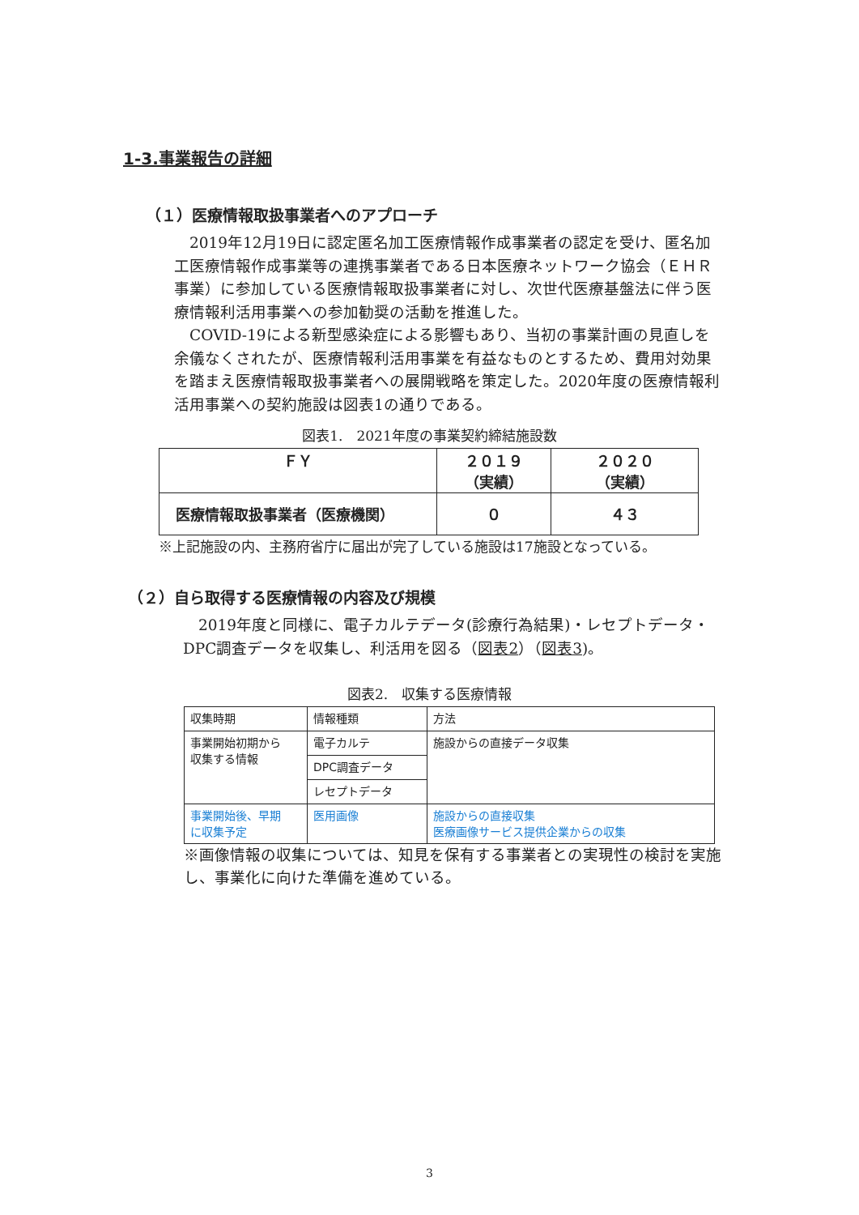1-3.事業報告の詳細
（１）医療情報取扱事業者へのアプローチ
　2019年12月19日に認定匿名加工医療情報作成事業者の認定を受け、匿名加工医療情報作成事業等の連携事業者である日本医療ネットワーク協会（ＥＨＲ事業）に参加している医療情報取扱事業者に対し、次世代医療基盤法に伴う医療情報利活用事業への参加勧奨の活動を推進した。
　COVID-19による新型感染症による影響もあり、当初の事業計画の見直しを余儀なくされたが、医療情報利活用事業を有益なものとするため、費用対効果を踏まえ医療情報取扱事業者への展開戦略を策定した。2020年度の医療情報利活用事業への契約施設は図表1の通りである。
図表1.　2021年度の事業契約締結施設数
| ＦＹ | ２０１９ （実績） | ２０２０ （実績） |
| --- | --- | --- |
| 医療情報取扱事業者（医療機関） | ０ | ４３ |
※上記施設の内、主務府省庁に届出が完了している施設は17施設となっている。
（２）自ら取得する医療情報の内容及び規模
　2019年度と同様に、電子カルテデータ(診療行為結果)・レセプトデータ・DPC調査データを収集し、利活用を図る（図表2）（図表3)。
図表2.　収集する医療情報
| 収集時期 | 情報種類 | 方法 |
| 事業開始初期から 収集する情報 | 電子カルテ | 施設からの直接データ収集 |
| | DPC調査データ | |
| | レセプトデータ | |
| 事業開始後、早期 に収集予定 | 医用画像 | 施設からの直接収集 医療画像サービス提供企業からの収集 |
※画像情報の収集については、知見を保有する事業者との実現性の検討を実施し、事業化に向けた準備を進めている。
3